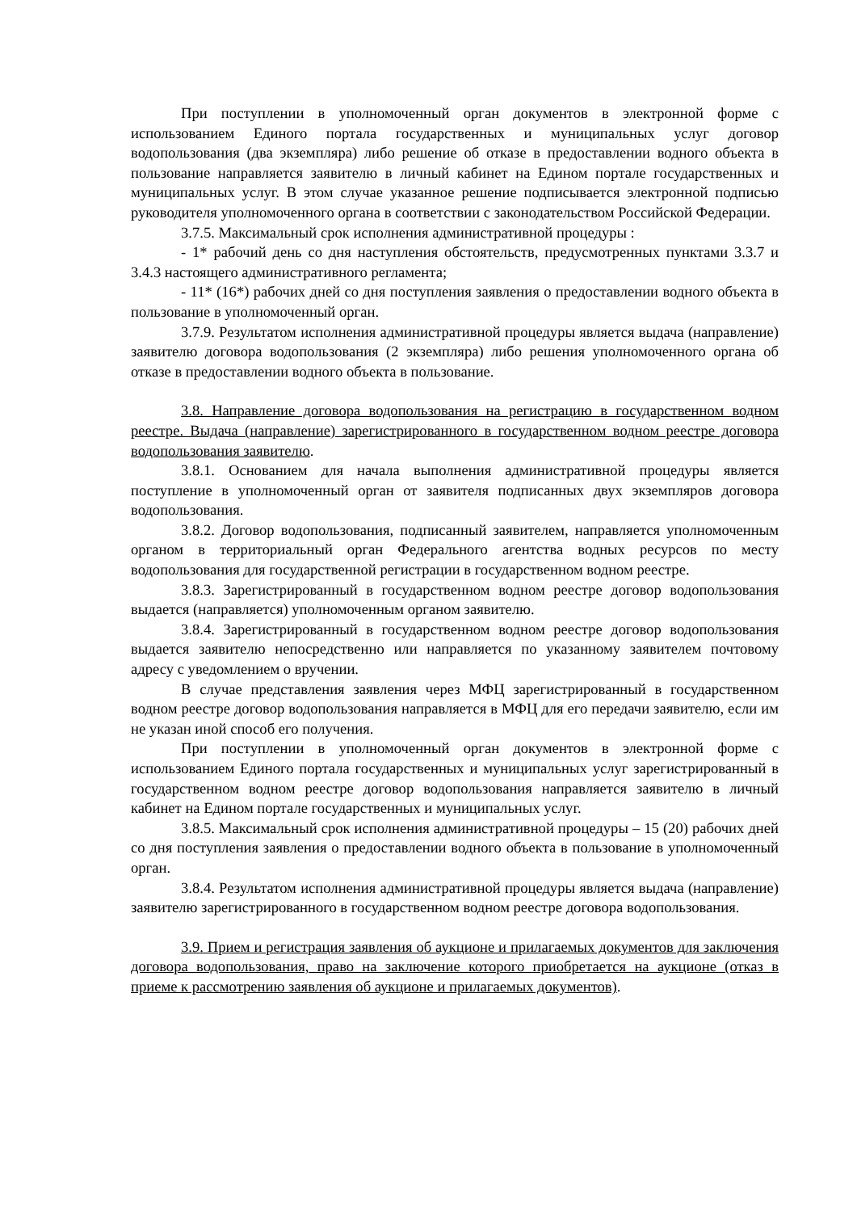При поступлении в уполномоченный орган документов в электронной форме с использованием Единого портала государственных и муниципальных услуг договор водопользования (два экземпляра) либо решение об отказе в предоставлении водного объекта в пользование направляется заявителю в личный кабинет на Едином портале государственных и муниципальных услуг. В этом случае указанное решение подписывается электронной подписью руководителя уполномоченного органа в соответствии с законодательством Российской Федерации.
3.7.5. Максимальный срок исполнения административной процедуры :
- 1* рабочий день со дня наступления обстоятельств, предусмотренных пунктами 3.3.7 и 3.4.3 настоящего административного регламента;
- 11* (16*) рабочих дней со дня поступления заявления о предоставлении водного объекта в пользование в уполномоченный орган.
3.7.9. Результатом исполнения административной процедуры является выдача (направление) заявителю договора водопользования (2 экземпляра) либо решения уполномоченного органа об отказе в предоставлении водного объекта в пользование.
3.8. Направление договора водопользования на регистрацию в государственном водном реестре. Выдача (направление) зарегистрированного в государственном водном реестре договора водопользования заявителю.
3.8.1. Основанием для начала выполнения административной процедуры является поступление в уполномоченный орган от заявителя подписанных двух экземпляров договора водопользования.
3.8.2. Договор водопользования, подписанный заявителем, направляется уполномоченным органом в территориальный орган Федерального агентства водных ресурсов по месту водопользования для государственной регистрации в государственном водном реестре.
3.8.3. Зарегистрированный в государственном водном реестре договор водопользования выдается (направляется) уполномоченным органом заявителю.
3.8.4. Зарегистрированный в государственном водном реестре договор водопользования выдается заявителю непосредственно или направляется по указанному заявителем почтовому адресу с уведомлением о вручении.
В случае представления заявления через МФЦ зарегистрированный в государственном водном реестре договор водопользования направляется в МФЦ для его передачи заявителю, если им не указан иной способ его получения.
При поступлении в уполномоченный орган документов в электронной форме с использованием Единого портала государственных и муниципальных услуг зарегистрированный в государственном водном реестре договор водопользования направляется заявителю в личный кабинет на Едином портале государственных и муниципальных услуг.
3.8.5. Максимальный срок исполнения административной процедуры – 15 (20) рабочих дней со дня поступления заявления о предоставлении водного объекта в пользование в уполномоченный орган.
3.8.4. Результатом исполнения административной процедуры является выдача (направление) заявителю зарегистрированного в государственном водном реестре договора водопользования.
3.9. Прием и регистрация заявления об аукционе и прилагаемых документов для заключения договора водопользования, право на заключение которого приобретается на аукционе (отказ в приеме к рассмотрению заявления об аукционе и прилагаемых документов).